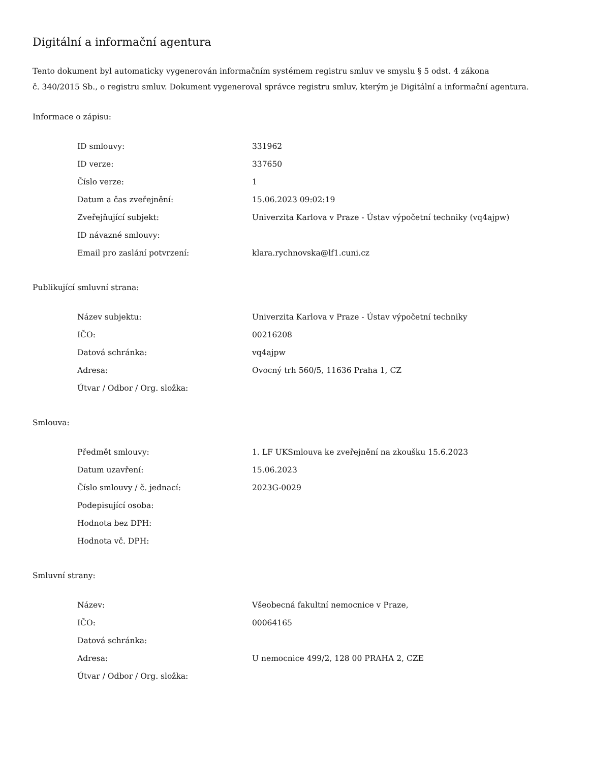Digitální a informační agentura
Tento dokument byl automaticky vygenerován informačním systémem registru smluv ve smyslu § 5 odst. 4 zákona
č. 340/2015 Sb., o registru smluv. Dokument vygeneroval správce registru smluv, kterým je Digitální a informační agentura.
Informace o zápisu:
| ID smlouvy: | 331962 |
| ID verze: | 337650 |
| Číslo verze: | 1 |
| Datum a čas zveřejnění: | 15.06.2023 09:02:19 |
| Zveřejňující subjekt: | Univerzita Karlova v Praze - Ústav výpočetní techniky (vq4ajpw) |
| ID návazné smlouvy: | |
| Email pro zaslání potvrzení: | klara.rychnovska@lf1.cuni.cz |
Publikující smluvní strana:
| Název subjektu: | Univerzita Karlova v Praze - Ústav výpočetní techniky |
| IČO: | 00216208 |
| Datová schránka: | vq4ajpw |
| Adresa: | Ovocný trh 560/5, 11636 Praha 1, CZ |
| Útvar / Odbor / Org. složka: | |
Smlouva:
| Předmět smlouvy: | 1. LF UKSmlouva ke zveřejnění na zkoušku 15.6.2023 |
| Datum uzavření: | 15.06.2023 |
| Číslo smlouvy / č. jednací: | 2023G-0029 |
| Podepisující osoba: | |
| Hodnota bez DPH: | |
| Hodnota vč. DPH: | |
Smluvní strany:
| Název: | Všeobecná fakultní nemocnice v Praze, |
| IČO: | 00064165 |
| Datová schránka: | |
| Adresa: | U nemocnice 499/2, 128 00 PRAHA 2, CZE |
| Útvar / Odbor / Org. složka: | |